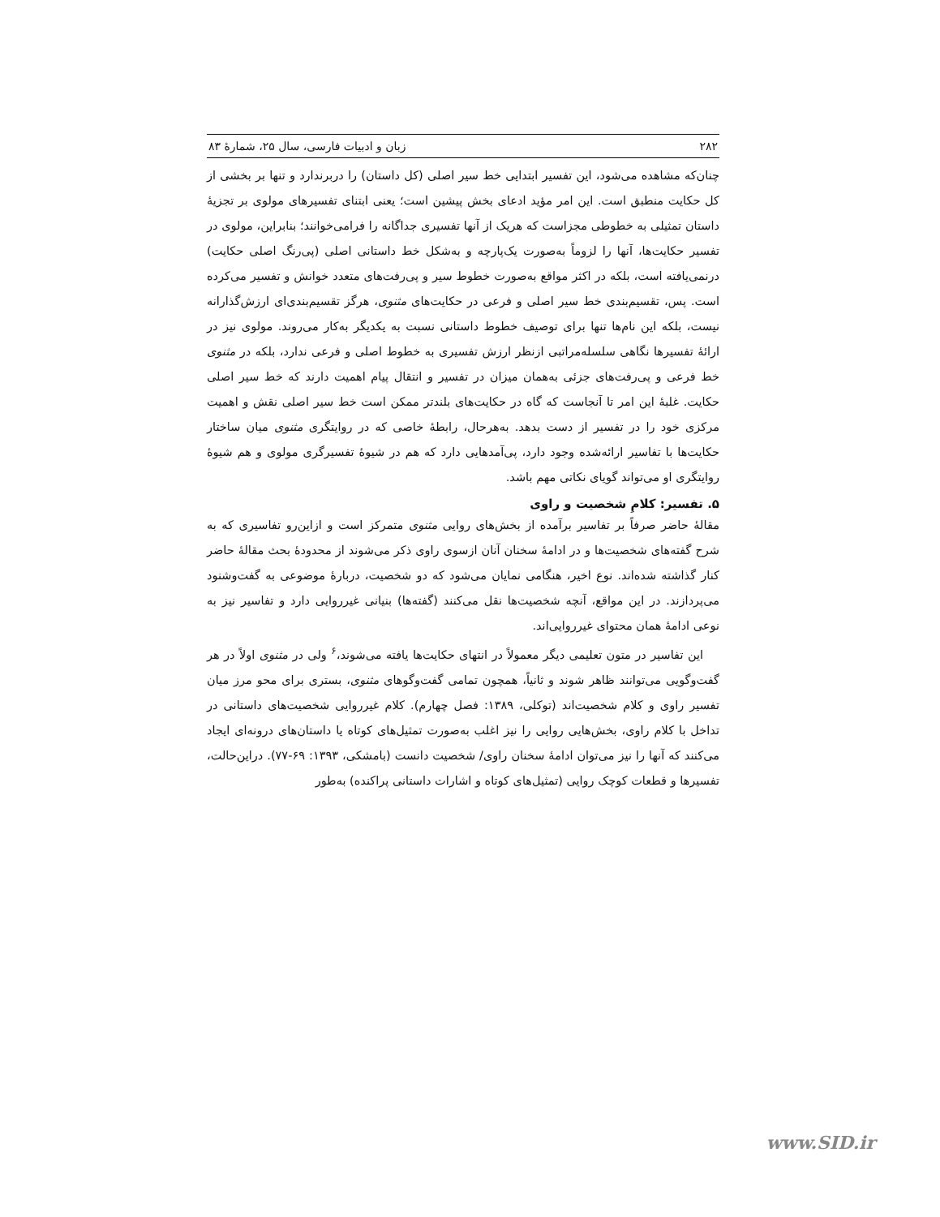۲۸۲ زبان و ادبیات فارسی، سال ۲۵، شمارهٔ ۸۳
چنان‌که مشاهده می‌شود، این تفسیر ابتدایی خط سیر اصلی (کل داستان) را دربرندارد و تنها بر بخشی از کل حکایت منطبق است. این امر مؤید ادعای بخش پیشین است؛ یعنی ابتنای تفسیرهای مولوی بر تجزیهٔ داستان تمثیلی به خطوطی مجزاست که هریک از آنها تفسیری جداگانه را فرامی‌خوانند؛ بنابراین، مولوی در تفسیر حکایت‌ها، آنها را لزوماً به‌صورت یک‌پارچه و به‌شکل خط داستانی اصلی (پی‌رنگ اصلی حکایت) درنمی‌یافته است، بلکه در اکثر مواقع به‌صورت خطوط سیر و پی‌رفت‌های متعدد خوانش و تفسیر می‌کرده است. پس، تقسیم‌بندی خط سیر اصلی و فرعی در حکایت‌های مثنوی، هرگز تقسیم‌بندی‌ای ارزش‌گذارانه نیست، بلکه این نام‌ها تنها برای توصیف خطوط داستانی نسبت به یکدیگر به‌کار می‌روند. مولوی نیز در ارائهٔ تفسیرها نگاهی سلسله‌مراتبی ازنظر ارزش تفسیری به خطوط اصلی و فرعی ندارد، بلکه در مثنوی خط فرعی و پی‌رفت‌های جزئی به‌همان میزان در تفسیر و انتقال پیام اهمیت دارند که خط سیر اصلی حکایت. غلبهٔ این امر تا آنجاست که گاه در حکایت‌های بلندتر ممکن است خط سیر اصلی نقش و اهمیت مرکزی خود را در تفسیر از دست بدهد. به‌هرحال، رابطهٔ خاصی که در روایتگری مثنوی میان ساختار حکایت‌ها با تفاسیر ارائه‌شده وجود دارد، پی‌آمدهایی دارد که هم در شیوهٔ تفسیرگری مولوی و هم شیوهٔ روایتگری او می‌تواند گویای نکاتی مهم باشد.
۵. تفسیر: کلامِ شخصیت و راوی
مقالهٔ حاضر صرفاً بر تفاسیر برآمده از بخش‌های روایی مثنوی متمرکز است و ازاین‌رو تفاسیری که به شرح گفته‌های شخصیت‌ها و در ادامهٔ سخنان آنان ازسوی راوی ذکر می‌شوند از محدودهٔ بحث مقالهٔ حاضر کنار گذاشته شده‌اند. نوع اخیر، هنگامی نمایان می‌شود که دو شخصیت، دربارهٔ موضوعی به گفت‌وشنود می‌پردازند. در این مواقع، آنچه شخصیت‌ها نقل می‌کنند (گفته‌ها) بنیانی غیرروایی دارد و تفاسیر نیز به نوعی ادامهٔ همان محتوای غیرروایی‌اند.
این تفاسیر در متون تعلیمی دیگر معمولاً در انتهای حکایت‌ها یافته می‌شوند،<sup>۶</sup> ولی در مثنوی اولاً در هر گفت‌وگویی می‌توانند ظاهر شوند و ثانیاً، همچون تمامی گفت‌وگوهای مثنوی، بستری برای محو مرز میان تفسیر راوی و کلام شخصیت‌اند (توکلی، ۱۳۸۹: فصل چهارم). کلام غیرروایی شخصیت‌های داستانی در تداخل با کلام راوی، بخش‌هایی روایی را نیز اغلب به‌صورت تمثیل‌های کوتاه یا داستان‌های درونه‌ای ایجاد می‌کنند که آنها را نیز می‌توان ادامهٔ سخنان راوی/ شخصیت دانست (بامشکی، ۱۳۹۳: ۶۹-۷۷). دراین‌حالت، تفسیرها و قطعات کوچک روایی (تمثیل‌های کوتاه و اشارات داستانی پراکنده) به‌طور
www.SID.ir